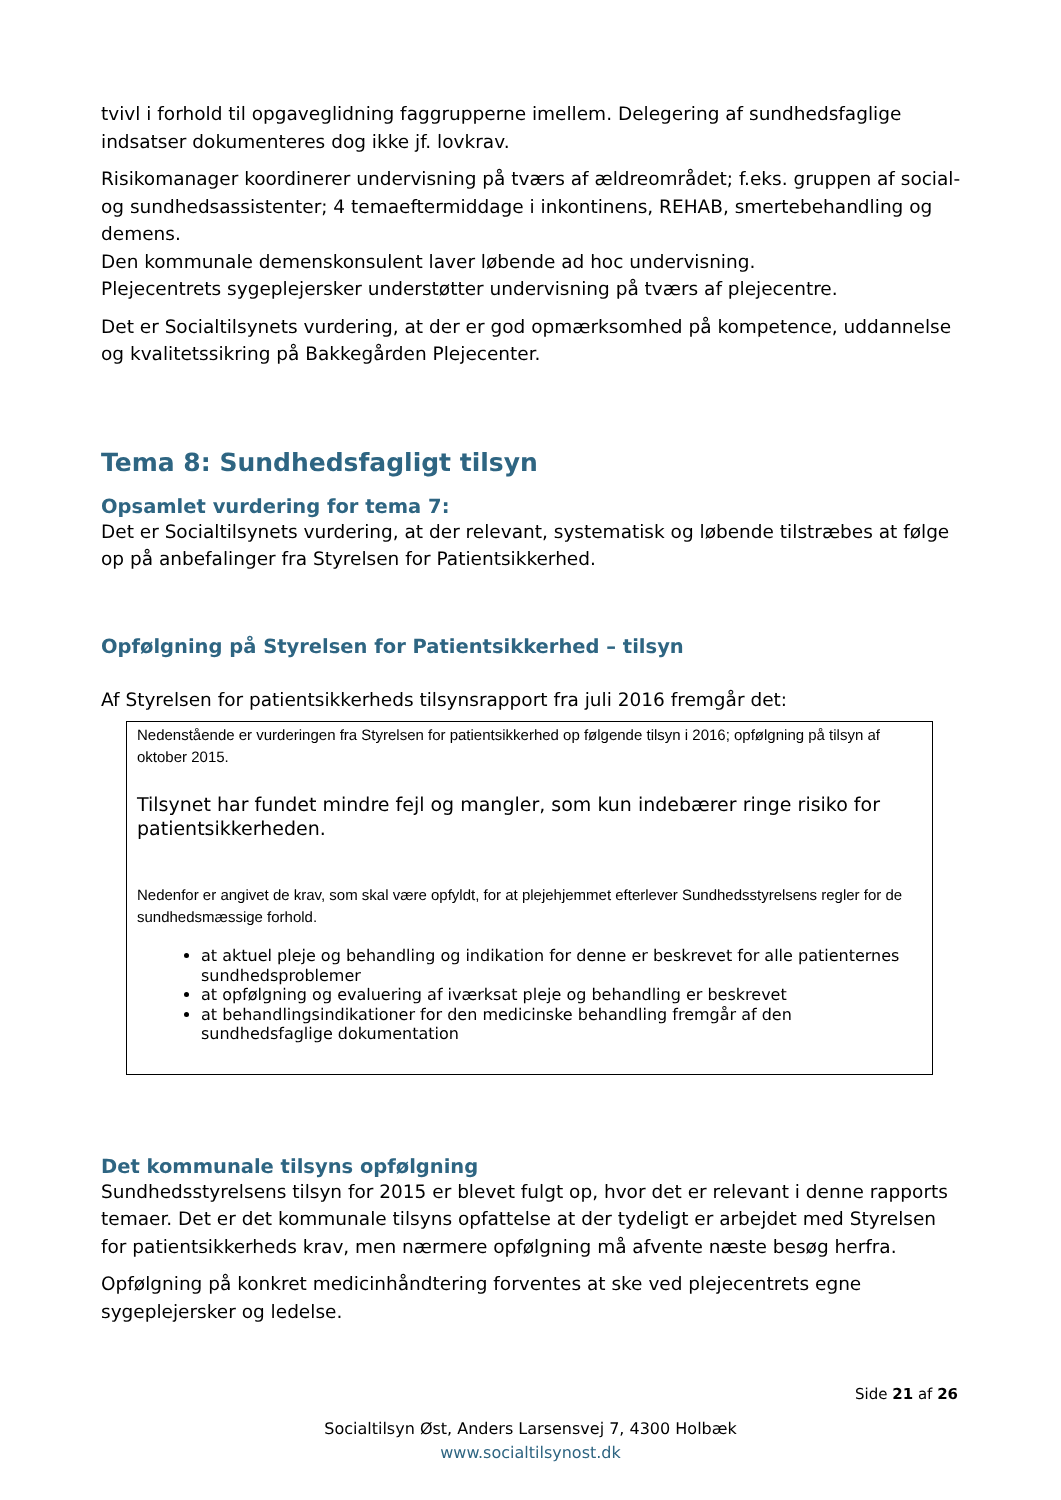tvivl i forhold til opgaveglidning faggrupperne imellem. Delegering af sundhedsfaglige indsatser dokumenteres dog ikke jf. lovkrav.
Risikomanager koordinerer undervisning på tværs af ældreområdet; f.eks. gruppen af social- og sundhedsassistenter; 4 temaeftermiddage i inkontinens, REHAB, smertebehandling og demens.
Den kommunale demenskonsulent laver løbende ad hoc undervisning.
Plejecentrets sygeplejersker understøtter undervisning på tværs af plejecentre.
Det er Socialtilsynets vurdering, at der er god opmærksomhed på kompetence, uddannelse og kvalitetssikring på Bakkegården Plejecenter.
Tema 8: Sundhedsfagligt tilsyn
Opsamlet vurdering for tema 7:
Det er Socialtilsynets vurdering, at der relevant, systematisk og løbende tilstræbes at følge op på anbefalinger fra Styrelsen for Patientsikkerhed.
Opfølgning på Styrelsen for Patientsikkerhed – tilsyn
Af Styrelsen for patientsikkerheds tilsynsrapport fra juli 2016 fremgår det:
Nedenstående er vurderingen fra Styrelsen for patientsikkerhed op følgende tilsyn i 2016; opfølgning på tilsyn af oktober 2015.
Tilsynet har fundet mindre fejl og mangler, som kun indebærer ringe risiko for patientsikkerheden.
Nedenfor er angivet de krav, som skal være opfyldt, for at plejehjemmet efterlever Sundhedsstyrelsens regler for de sundhedsmæssige forhold.
at aktuel pleje og behandling og indikation for denne er beskrevet for alle patienternes sundhedsproblemer
at opfølgning og evaluering af iværksat pleje og behandling er beskrevet
at behandlingsindikationer for den medicinske behandling fremgår af den sundhedsfaglige dokumentation
Det kommunale tilsyns opfølgning
Sundhedsstyrelsens tilsyn for 2015 er blevet fulgt op, hvor det er relevant i denne rapports temaer. Det er det kommunale tilsyns opfattelse at der tydeligt er arbejdet med Styrelsen for patientsikkerheds krav, men nærmere opfølgning må afvente næste besøg herfra.
Opfølgning på konkret medicinhåndtering forventes at ske ved plejecentrets egne sygeplejersker og ledelse.
Side 21 af 26
Socialtilsyn Øst, Anders Larsensvej 7, 4300 Holbæk
www.socialtilsynost.dk